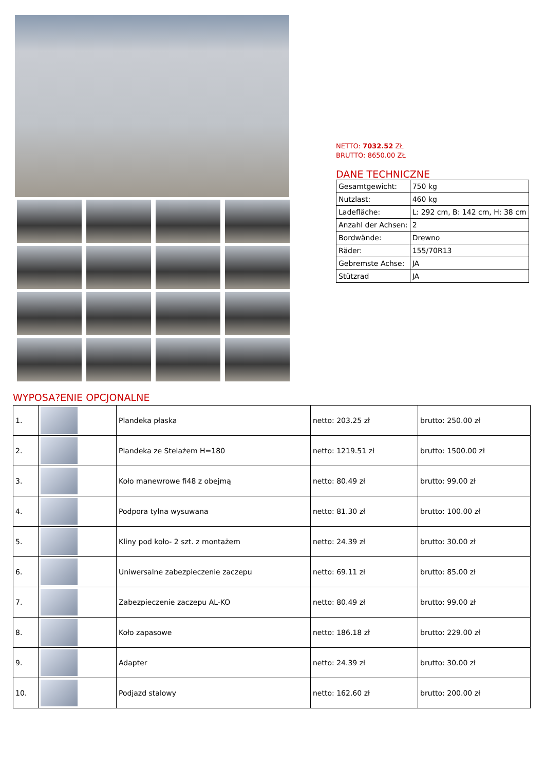NETTO: 7032.52 ZŁ
BRUTTO: 8650.00 ZŁ
DANE TECHNICZNE
| Gesamtgewicht: | 750 kg |
| Nutzlast: | 460 kg |
| Ladefläche: | L: 292 cm, B: 142 cm, H: 38 cm |
| Anzahl der Achsen: | 2 |
| Bordwände: | Drewno |
| Räder: | 155/70R13 |
| Gebremste Achse: | JA |
| Stützrad | JA |
WYPOSA?ENIE OPCJONALNE
| 1. | | Plandeka płaska | netto: 203.25 zł | brutto: 250.00 zł |
| 2. | | Plandeka ze Stelażem H=180 | netto: 1219.51 zł | brutto: 1500.00 zł |
| 3. | | Koło manewrowe fi48 z obejmą | netto: 80.49 zł | brutto: 99.00 zł |
| 4. | | Podpora tylna wysuwana | netto: 81.30 zł | brutto: 100.00 zł |
| 5. | | Kliny pod koło- 2 szt. z montażem | netto: 24.39 zł | brutto: 30.00 zł |
| 6. | | Uniwersalne zabezpieczenie zaczepu | netto: 69.11 zł | brutto: 85.00 zł |
| 7. | | Zabezpieczenie zaczepu AL-KO | netto: 80.49 zł | brutto: 99.00 zł |
| 8. | | Koło zapasowe | netto: 186.18 zł | brutto: 229.00 zł |
| 9. | | Adapter | netto: 24.39 zł | brutto: 30.00 zł |
| 10. | | Podjazd stalowy | netto: 162.60 zł | brutto: 200.00 zł |